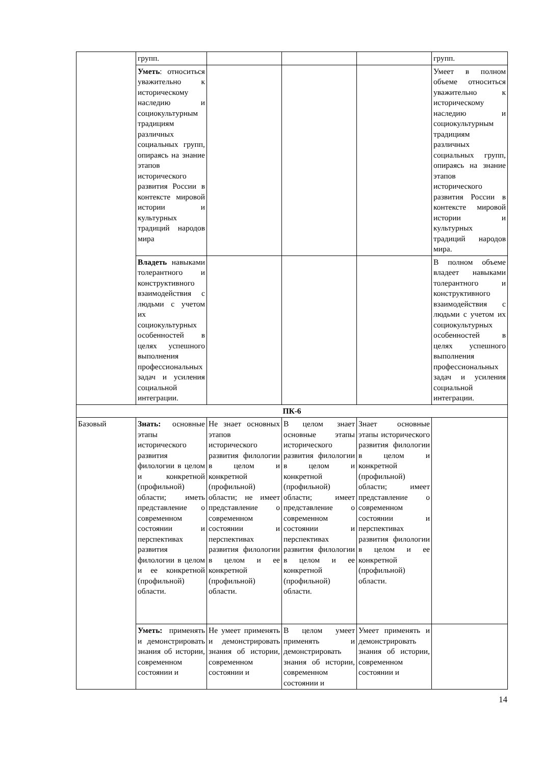| | групп. | | | | групп. |
| | Уметь : относиться уважительно к историческому наследию и социокультурным традициям различных социальных групп, опираясь на знание этапов исторического развития России в контексте мировой истории и культурных традиций народов мира | | | | Умеет в полном объеме относиться уважительно к историческому наследию и социокультурным традициям различных социальных групп, опираясь на знание этапов исторического развития России в контексте мировой истории и культурных традиций народов мира. |
| | Владеть навыками толерантного и конструктивного взаимодействия с людьми с учетом их социокультурных особенностей в целях успешного выполнения профессиональных задач и усиления социальной интеграции. | | | | В полном объеме владеет навыками толерантного и конструктивного взаимодействия с людьми с учетом их социокультурных особенностей в целях успешного выполнения профессиональных задач и усиления социальной интеграции. |
| ПК-6 | | | | | |
| Базовый | Знать: основные этапы исторического развития филологии в целом и конкретной (профильной) области; иметь представление о современном состоянии и перспективах развития филологии в целом и ее конкретной (профильной) области. | Не знает основных этапов исторического развития филологии в целом и конкретной (профильной) области; не имеет представление о современном состоянии и перспективах развития филологии в целом и ее конкретной (профильной) области. | В целом знает основные этапы исторического развития филологии в целом и конкретной (профильной) области; имеет представление о современном состоянии и перспективах развития филологии в целом и ее конкретной (профильной) области. | Знает основные этапы исторического развития филологии в целом и конкретной (профильной) области; имеет представление о современном состоянии и перспективах развития филологии в целом и ее конкретной (профильной) области. | |
| | Уметь: применять и демонстрировать знания об истории, современном состоянии и | Не умеет применять и демонстрировать знания об истории, современном состоянии и | В целом умеет применять и демонстрировать знания об истории, современном состоянии и | Умеет применять и демонстрировать знания об истории, современном состоянии и | |
14